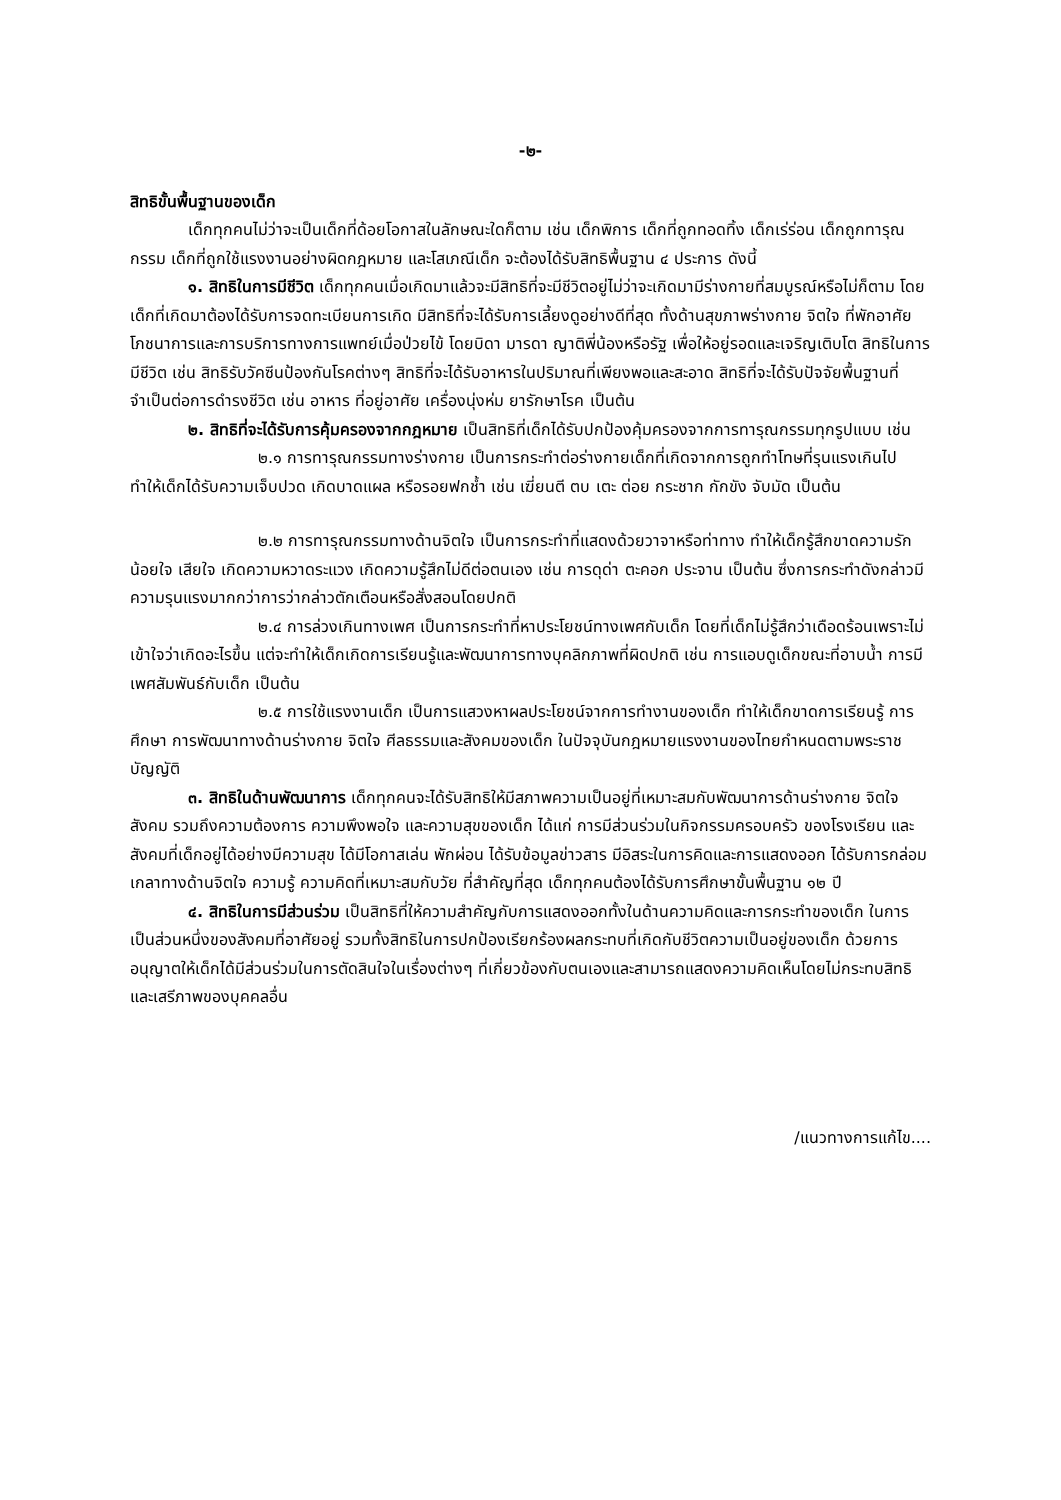-๒-
สิทธิขั้นพื้นฐานของเด็ก
เด็กทุกคนไม่ว่าจะเป็นเด็กที่ด้อยโอกาสในลักษณะใดก็ตาม เช่น เด็กพิการ เด็กที่ถูกทอดทิ้ง เด็กเร่ร่อน เด็กถูกทารุณกรรม เด็กที่ถูกใช้แรงงานอย่างผิดกฎหมาย และโสเภณีเด็ก จะต้องได้รับสิทธิพื้นฐาน ๔ ประการ ดังนี้
๑. สิทธิในการมีชีวิต เด็กทุกคนเมื่อเกิดมาแล้วจะมีสิทธิที่จะมีชีวิตอยู่ไม่ว่าจะเกิดมามีร่างกายที่สมบูรณ์หรือไม่ก็ตาม โดยเด็กที่เกิดมาต้องได้รับการจดทะเบียนการเกิด มีสิทธิที่จะได้รับการเลี้ยงดูอย่างดีที่สุด ทั้งด้านสุขภาพร่างกาย จิตใจ ที่พักอาศัย โภชนาการและการบริการทางการแพทย์เมื่อป่วยไข้ โดยบิดา มารดา ญาติพี่น้องหรือรัฐ เพื่อให้อยู่รอดและเจริญเติบโต สิทธิในการมีชีวิต เช่น สิทธิรับวัคซีนป้องกันโรคต่างๆ สิทธิที่จะได้รับอาหารในปริมาณที่เพียงพอและสะอาด สิทธิที่จะได้รับปัจจัยพื้นฐานที่จำเป็นต่อการดำรงชีวิต เช่น อาหาร ที่อยู่อาศัย เครื่องนุ่งห่ม ยารักษาโรค เป็นต้น
๒. สิทธิที่จะได้รับการคุ้มครองจากกฎหมาย เป็นสิทธิที่เด็กได้รับปกป้องคุ้มครองจากการทารุณกรรมทุกรูปแบบ เช่น
๒.๑ การทารุณกรรมทางร่างกาย เป็นการกระทำต่อร่างกายเด็กที่เกิดจากการถูกทำโทษที่รุนแรงเกินไป ทำให้เด็กได้รับความเจ็บปวด เกิดบาดแผล หรือรอยฟกช้ำ เช่น เฆี่ยนตี ตบ เตะ ต่อย กระชาก กักขัง จับมัด เป็นต้น
๒.๒ การทารุณกรรมทางด้านจิตใจ เป็นการกระทำที่แสดงด้วยวาจาหรือท่าทาง ทำให้เด็กรู้สึกขาดความรัก น้อยใจ เสียใจ เกิดความหวาดระแวง เกิดความรู้สึกไม่ดีต่อตนเอง เช่น การดุด่า ตะคอก ประจาน เป็นต้น ซึ่งการกระทำดังกล่าวมีความรุนแรงมากกว่าการว่ากล่าวตักเตือนหรือสั่งสอนโดยปกติ
๒.๔ การล่วงเกินทางเพศ เป็นการกระทำที่หาประโยชน์ทางเพศกับเด็ก โดยที่เด็กไม่รู้สึกว่าเดือดร้อนเพราะไม่เข้าใจว่าเกิดอะไรขึ้น แต่จะทำให้เด็กเกิดการเรียนรู้และพัฒนาการทางบุคลิกภาพที่ผิดปกติ เช่น การแอบดูเด็กขณะที่อาบน้ำ การมีเพศสัมพันธ์กับเด็ก เป็นต้น
๒.๕ การใช้แรงงานเด็ก เป็นการแสวงหาผลประโยชน์จากการทำงานของเด็ก ทำให้เด็กขาดการเรียนรู้ การศึกษา การพัฒนาทางด้านร่างกาย จิตใจ ศีลธรรมและสังคมของเด็ก ในปัจจุบันกฎหมายแรงงานของไทยกำหนดตามพระราชบัญญัติ
๓. สิทธิในด้านพัฒนาการ เด็กทุกคนจะได้รับสิทธิให้มีสภาพความเป็นอยู่ที่เหมาะสมกับพัฒนาการด้านร่างกาย จิตใจ สังคม รวมถึงความต้องการ ความพึงพอใจ และความสุขของเด็ก ได้แก่ การมีส่วนร่วมในกิจกรรมครอบครัว ของโรงเรียน และสังคมที่เด็กอยู่ได้อย่างมีความสุข ได้มีโอกาสเล่น พักผ่อน ได้รับข้อมูลข่าวสาร มีอิสระในการคิดและการแสดงออก ได้รับการกล่อมเกลาทางด้านจิตใจ ความรู้ ความคิดที่เหมาะสมกับวัย ที่สำคัญที่สุด เด็กทุกคนต้องได้รับการศึกษาขั้นพื้นฐาน ๑๒ ปี
๔. สิทธิในการมีส่วนร่วม เป็นสิทธิที่ให้ความสำคัญกับการแสดงออกทั้งในด้านความคิดและการกระทำของเด็ก ในการเป็นส่วนหนึ่งของสังคมที่อาศัยอยู่ รวมทั้งสิทธิในการปกป้องเรียกร้องผลกระทบที่เกิดกับชีวิตความเป็นอยู่ของเด็ก ด้วยการอนุญาตให้เด็กได้มีส่วนร่วมในการตัดสินใจในเรื่องต่างๆ ที่เกี่ยวข้องกับตนเองและสามารถแสดงความคิดเห็นโดยไม่กระทบสิทธิและเสรีภาพของบุคคลอื่น
/แนวทางการแก้ไข....